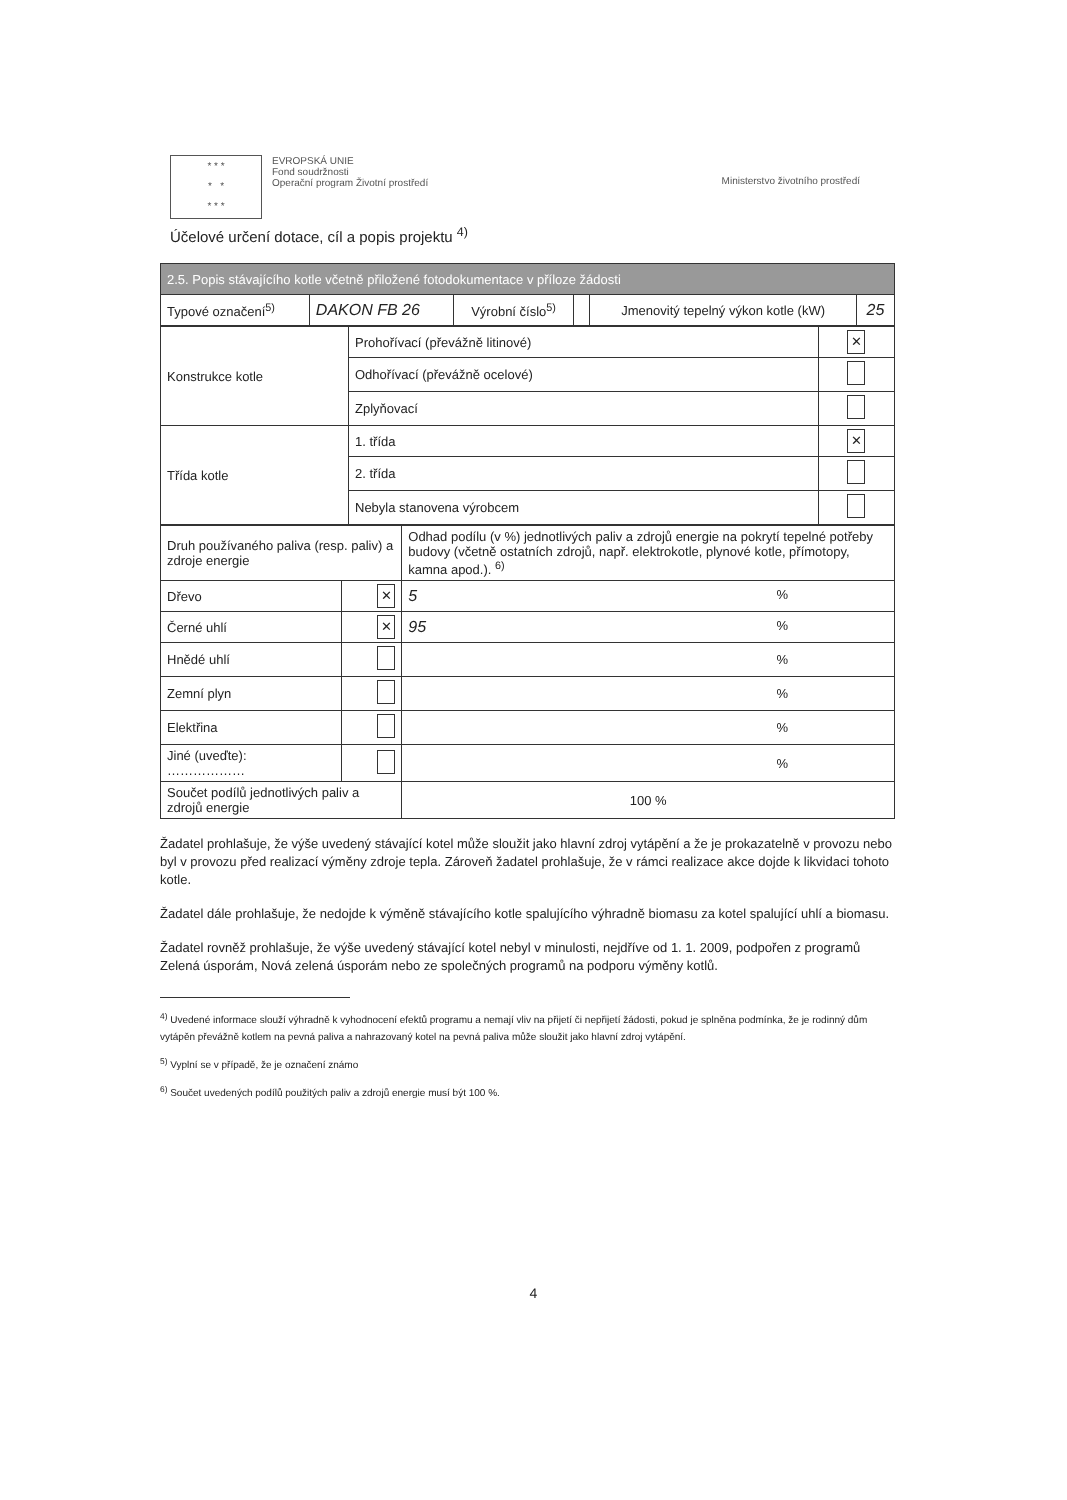* * *
* *
* * *
EVROPSKÁ UNIE
Fond soudržnosti
Operační program Životní prostředí
Ministerstvo životního prostředí
Účelové určení dotace, cíl a popis projektu <sup>4)</sup>
| 2.5. Popis stávajícího kotle včetně přiložené fotodokumentace v příloze žádosti | | | | | |
| Typové označení<sup>5)</sup> | DAKON FB 26 | Výrobní číslo<sup>5)</sup> | | Jmenovitý tepelný výkon kotle (kW) | 25 |
| Konstrukce kotle | Prohořívací (převážně litinové) | ✕ |
| | Odhořívací (převážně ocelové) | |
| | Zplyňovací | |
| Třída kotle | 1. třída | ✕ |
| | 2. třída | |
| | Nebyla stanovena výrobcem | |
| Druh používaného paliva (resp. paliv) a zdroje energie | | Odhad podílu (v %) jednotlivých paliv a zdrojů energie na pokrytí tepelné potřeby budovy (včetně ostatních zdrojů, např. elektrokotle, plynové kotle, přímotopy, kamna apod.). <sup>6)</sup> |
| Dřevo | ✕ | 5 % |
| Černé uhlí | ✕ | 95 % |
| Hnědé uhlí | | % |
| Zemní plyn | | % |
| Elektřina | | % |
| Jiné (uveďte): ……………… | | % |
| Součet podílů jednotlivých paliv a zdrojů energie | | 100 % |
Žadatel prohlašuje, že výše uvedený stávající kotel může sloužit jako hlavní zdroj vytápění a že je prokazatelně v provozu nebo byl v provozu před realizací výměny zdroje tepla. Zároveň žadatel prohlašuje, že v rámci realizace akce dojde k likvidaci tohoto kotle.
Žadatel dále prohlašuje, že nedojde k výměně stávajícího kotle spalujícího výhradně biomasu za kotel spalující uhlí a biomasu.
Žadatel rovněž prohlašuje, že výše uvedený stávající kotel nebyl v minulosti, nejdříve od 1. 1. 2009, podpořen z programů Zelená úsporám, Nová zelená úsporám nebo ze společných programů na podporu výměny kotlů.
<sup>4)</sup> Uvedené informace slouží výhradně k vyhodnocení efektů programu a nemají vliv na přijetí či nepřijetí žádosti, pokud je splněna podmínka, že je rodinný dům vytápěn převážně kotlem na pevná paliva a nahrazovaný kotel na pevná paliva může sloužit jako hlavní zdroj vytápění.
<sup>5)</sup> Vyplní se v případě, že je označení známo
<sup>6)</sup> Součet uvedených podílů použitých paliv a zdrojů energie musí být 100 %.
4